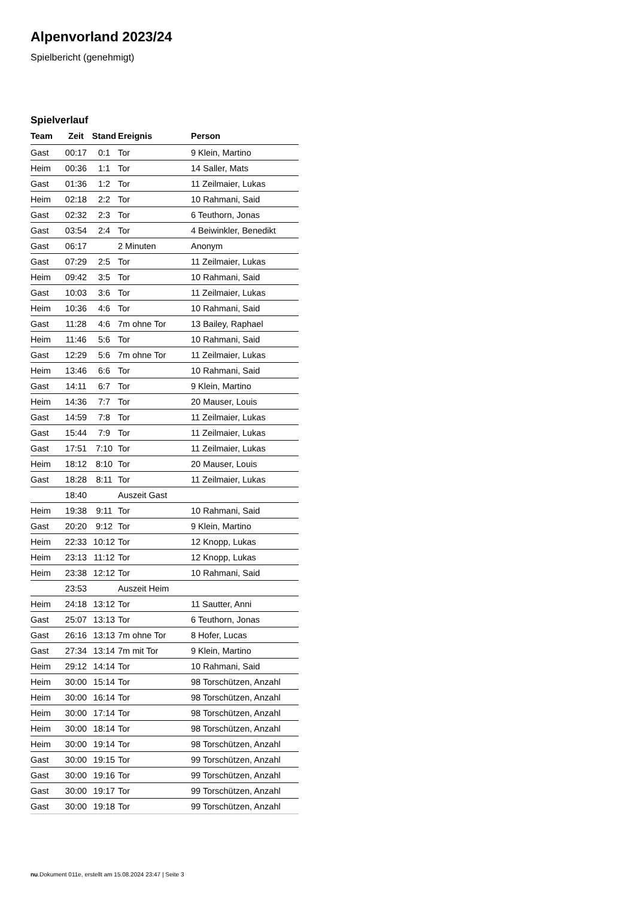Alpenvorland 2023/24
Spielbericht (genehmigt)
Spielverlauf
| Team | Zeit | Stand | Ereignis | Person |
| --- | --- | --- | --- | --- |
| Gast | 00:17 | 0:1 | Tor | 9 Klein, Martino |
| Heim | 00:36 | 1:1 | Tor | 14 Saller, Mats |
| Gast | 01:36 | 1:2 | Tor | 11 Zeilmaier, Lukas |
| Heim | 02:18 | 2:2 | Tor | 10 Rahmani, Said |
| Gast | 02:32 | 2:3 | Tor | 6 Teuthorn, Jonas |
| Gast | 03:54 | 2:4 | Tor | 4 Beiwinkler, Benedikt |
| Gast | 06:17 | | 2 Minuten | Anonym |
| Gast | 07:29 | 2:5 | Tor | 11 Zeilmaier, Lukas |
| Heim | 09:42 | 3:5 | Tor | 10 Rahmani, Said |
| Gast | 10:03 | 3:6 | Tor | 11 Zeilmaier, Lukas |
| Heim | 10:36 | 4:6 | Tor | 10 Rahmani, Said |
| Gast | 11:28 | 4:6 | 7m ohne Tor | 13 Bailey, Raphael |
| Heim | 11:46 | 5:6 | Tor | 10 Rahmani, Said |
| Gast | 12:29 | 5:6 | 7m ohne Tor | 11 Zeilmaier, Lukas |
| Heim | 13:46 | 6:6 | Tor | 10 Rahmani, Said |
| Gast | 14:11 | 6:7 | Tor | 9 Klein, Martino |
| Heim | 14:36 | 7:7 | Tor | 20 Mauser, Louis |
| Gast | 14:59 | 7:8 | Tor | 11 Zeilmaier, Lukas |
| Gast | 15:44 | 7:9 | Tor | 11 Zeilmaier, Lukas |
| Gast | 17:51 | 7:10 | Tor | 11 Zeilmaier, Lukas |
| Heim | 18:12 | 8:10 | Tor | 20 Mauser, Louis |
| Gast | 18:28 | 8:11 | Tor | 11 Zeilmaier, Lukas |
| | 18:40 | | Auszeit Gast | |
| Heim | 19:38 | 9:11 | Tor | 10 Rahmani, Said |
| Gast | 20:20 | 9:12 | Tor | 9 Klein, Martino |
| Heim | 22:33 | 10:12 | Tor | 12 Knopp, Lukas |
| Heim | 23:13 | 11:12 | Tor | 12 Knopp, Lukas |
| Heim | 23:38 | 12:12 | Tor | 10 Rahmani, Said |
| | 23:53 | | Auszeit Heim | |
| Heim | 24:18 | 13:12 | Tor | 11 Sautter, Anni |
| Gast | 25:07 | 13:13 | Tor | 6 Teuthorn, Jonas |
| Gast | 26:16 | 13:13 | 7m ohne Tor | 8 Hofer, Lucas |
| Gast | 27:34 | 13:14 | 7m mit Tor | 9 Klein, Martino |
| Heim | 29:12 | 14:14 | Tor | 10 Rahmani, Said |
| Heim | 30:00 | 15:14 | Tor | 98 Torschützen, Anzahl |
| Heim | 30:00 | 16:14 | Tor | 98 Torschützen, Anzahl |
| Heim | 30:00 | 17:14 | Tor | 98 Torschützen, Anzahl |
| Heim | 30:00 | 18:14 | Tor | 98 Torschützen, Anzahl |
| Heim | 30:00 | 19:14 | Tor | 98 Torschützen, Anzahl |
| Gast | 30:00 | 19:15 | Tor | 99 Torschützen, Anzahl |
| Gast | 30:00 | 19:16 | Tor | 99 Torschützen, Anzahl |
| Gast | 30:00 | 19:17 | Tor | 99 Torschützen, Anzahl |
| Gast | 30:00 | 19:18 | Tor | 99 Torschützen, Anzahl |
nu.Dokument 011e, erstellt am 15.08.2024 23:47 | Seite 3